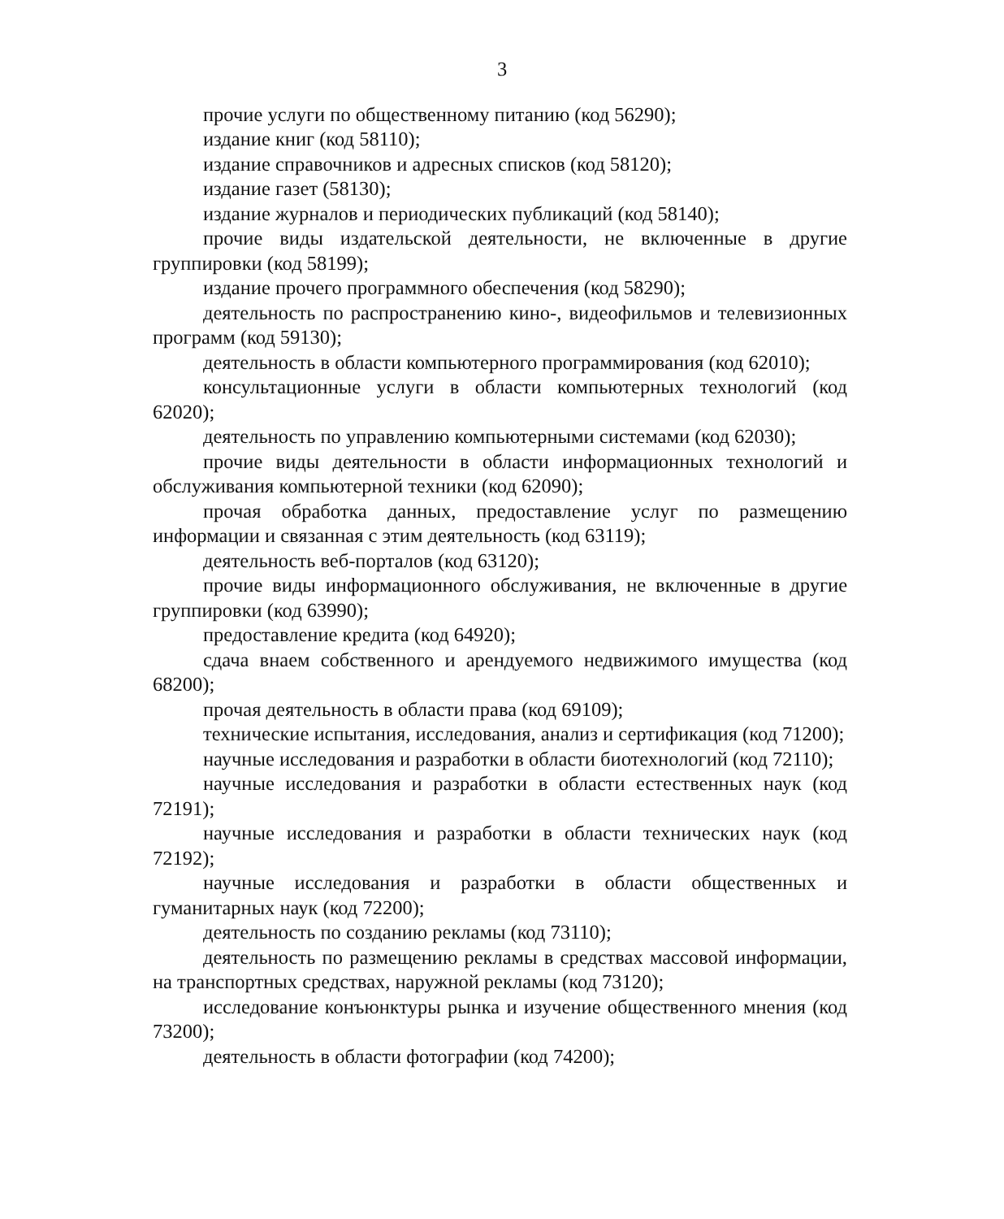3
прочие услуги по общественному питанию (код 56290);
издание книг (код 58110);
издание справочников и адресных списков (код 58120);
издание газет (58130);
издание журналов и периодических публикаций (код 58140);
прочие виды издательской деятельности, не включенные в другие группировки (код 58199);
издание прочего программного обеспечения (код 58290);
деятельность по распространению кино-, видеофильмов и телевизионных программ (код 59130);
деятельность в области компьютерного программирования (код 62010);
консультационные услуги в области компьютерных технологий (код 62020);
деятельность по управлению компьютерными системами (код 62030);
прочие виды деятельности в области информационных технологий и обслуживания компьютерной техники (код 62090);
прочая обработка данных, предоставление услуг по размещению информации и связанная с этим деятельность (код 63119);
деятельность веб-порталов (код 63120);
прочие виды информационного обслуживания, не включенные в другие группировки (код 63990);
предоставление кредита (код 64920);
сдача внаем собственного и арендуемого недвижимого имущества (код 68200);
прочая деятельность в области права (код 69109);
технические испытания, исследования, анализ и сертификация (код 71200);
научные исследования и разработки в области биотехнологий (код 72110);
научные исследования и разработки в области естественных наук (код 72191);
научные исследования и разработки в области технических наук (код 72192);
научные исследования и разработки в области общественных и гуманитарных наук (код 72200);
деятельность по созданию рекламы (код 73110);
деятельность по размещению рекламы в средствах массовой информации, на транспортных средствах, наружной рекламы (код 73120);
исследование конъюнктуры рынка и изучение общественного мнения (код 73200);
деятельность в области фотографии (код 74200);